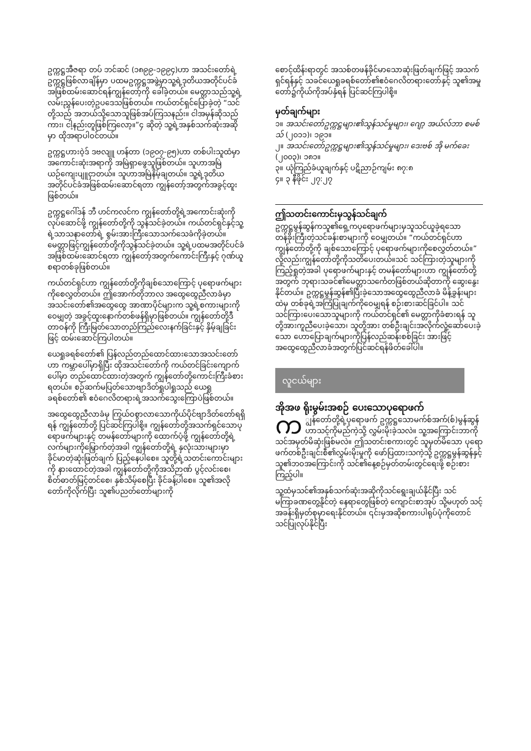ဥက္ကဋ္ဌအီဇရာ တပ် ဘင်ဆင် (၁၈၉၉-၁၉၉၄)ဟာ အသင်းတော်ရဲ့ဥက္ကဋ္ဌဖြစ်လာချိန်မှာ ပထမဥက္ကဋ္ဌအဖွဲ့မှာသူ့ရဲ့ဒုတိယအတိုင်ပင်ခံအဖြစ်ထမ်းဆောင်ရန်ကျွန်တော့်ကို ခေါ်ခဲ့တယ်။ မေတ္တာသည်သူ့ရဲ့လမ်းညွှန်ပေးတဲ့ဥပဒေသဖြစ်တယ်။ ကယ်တင်ရှင်ပြောခဲ့တဲ့ “သင်တို့သည် အဘယ်သို့သောသူဖြစ်အပ်ကြသနည်း။ ငါအမှန်ဆိုသည်ကား၊ ငါ့နည်းတူဖြစ်ကြလော့။”၄ ဆိုတဲ့ သူ့ရဲ့အနှစ်သက်ဆုံးအဆိုမှာ ထိုအရာပါဝင်တယ်။
ဥက္ကဋ္ဌဟားဝဲ့ဒ် ဒဗလျူ ဟန်တာ (၁၉၀၇-၉၅)ဟာ တစ်ပါးသူထံမှာအကောင်းဆုံးအရာကို အမြဲရှာဖွေသူဖြစ်တယ်။ သူဟာအမြဲယဉ်ကျေးပျူငှာတယ်။ သူဟာအမြဲနိမ့်ချတယ်။ သူ့ရဲ့ဒုတိယအတိုင်ပင်ခံအဖြစ်ထမ်းဆောင်ရတာ ကျွန်တော့်အတွက်အခွင့်ထူးဖြစ်တယ်။
ဥက္ကဋ္ဌဂေါ်ဒန် ဘီ ဟင်ကလင်က ကျွန်တော်တို့ရဲ့အကောင်းဆုံးကိုလုပ်ဆောင်ဖို့ ကျွန်တော်တို့ကို သွန်သင်ခဲ့တယ်။ ကယ်တင်ရှင်နှင့်သူ့ရဲ့သာသနာတော်ရဲ့ စွမ်းအားကြီးသောသက်သေခံကိုခဲ့တယ်။ မေတ္တာဖြင့်ကျွန်တော်တို့ကိုသွန်သင်ခဲ့တယ်။ သူ့ရဲ့ပထမအတိုင်ပင်ခံအဖြစ်ထမ်းဆောင်ရတာ ကျွန်တော့်အတွက်ကောင်းကြီးနှင့် ဂုဏ်ယူစရာတစ်ခုဖြစ်တယ်။
ကယ်တင်ရှင်ဟာ ကျွန်တော်တို့ကိုချစ်သောကြောင့် ပုရောဖက်များကိုစေလွှတ်တယ်။ ဤအောက်တိုဘာလ အထွေထွေညီလာခံမှာ အသင်းတော်၏အထွေထွေ အာဏာပိုင်များက သူ့ရဲ့စကားများကိုဝေမျှတဲ့ အခွင့်ထူးနောက်တစ်ဖန်ရှိမှာဖြစ်တယ်။ ကျွန်တော်တို့ဒီတာဝန်ကို ကြီးမြတ်သောတည်ကြည်လေးနက်ခြင်းနှင့် နှိမ့်ချခြင်းဖြင့် ထမ်းဆောင်ကြပါတယ်။
ယေရှုခရစ်တော်၏ ပြန်လည်တည်ထောင်ထားသောအသင်းတော်ဟာ ကမ္ဘာပေါ်မှာရှိပြီး ထိုအသင်းတော်ကို ကယ်တင်ခြင်းကျောက်ပေါ်မှာ တည်ထောင်ထားတဲ့အတွက် ကျွန်တော်တို့ကောင်းကြီးခံစားရတယ်။ စဉ်ဆက်မပြတ်သောဗျာဒိတ်ရှုပါရှုသည် ယေရှုခရစ်တော်၏ ဧဝံဂေလိတရားရဲ့အသက်သွေးကြောပဲဖြစ်တယ်။
အထွေထွေညီလာခံမှ ကြွယ်ဝစွာလာသောကိုယ်ပိုင်ဗျာဒိတ်တော်ရရှိရန် ကျွန်တော်တို့ ပြင်ဆင်ကြပါစို့။ ကျွန်တော်တို့အသက်ရှင်သောပုရောဖက်များနှင့် တမန်တော်များကို ထောက်ပံ့ဖို့ ကျွန်တော်တို့ရဲ့လက်များကိုမြှောက်တဲ့အခါ ကျွန်တော်တို့ရဲ့ နှလုံးသားများမှာခိုင်မာတဲ့ဆုံးဖြတ်ချက် ပြည့်နေပါစေ။ သူတို့ရဲ့သတင်းကောင်းများကို နားထောင်တဲ့အခါ ကျွန်တော်တို့ကိုအသိဉာဏ် ပွင့်လင်းစေ၊ စိတ်ဓာတ်မြင့်တင်စေ၊ နှစ်သိမ့်စေပြီး ခိုင်ခန့်ပါစေ။ သူ၏အလိုတော်ကိုလိုက်ပြီး သူ၏ပညတ်တော်များကို
စောင့်ထိန်းရာတွင် အသစ်တဖန်ခိုင်မာသောဆုံးဖြတ်ချက်ဖြင့် အသက်ရှင်ရန်နှင့် သခင်ယေရှုခရစ်တော်၏ဧဝံဂေလိတရားတော်နှင့် သူ၏အမှုတော်၌ကိုယ်ကိုအပ်နှံရန် ပြင်ဆင်ကြပါစို့။
မှတ်ချက်များ
၁။ အသင်းတော်ဥက္ကဋ္ဌများ၏သွန်သင်မှုများ၊ ဂျော့ အယ်လ်ဘာ စမစ်သ် (၂၀၁၁)၊ ၁၉၁။
၂။ အသင်းတော်ဥက္ကဋ္ဌများ၏သွန်သင်မှုများ၊ ဒေးဗစ် အို မက်ခေး (၂၀၀၃)၊ ၁၈၁။
၃။ ယုံကြည်ခံယူချက်နှင့် ပဋိညာဉ်ကျမ်း ၈၇:၈
၄။ ၃ နီဖိုင်း ၂၇:၂၇
ဤသတင်းကောင်းမှသွန်သင်ချက်
ဥက္ကဋ္ဌမွန်ဆွန်ကသူ၏ရှေ့ကပုရောဖက်များမှသူသင်ယူခဲ့ရသော တန်ခိုးကြီးတဲ့သင်ခန်းစာများကို ဝေမျှတယ်။ “ကယ်တင်ရှင်ဟာကျွန်တော်တို့ကို ချစ်သောကြောင့် ပုရောဖက်များကိုစေလွှတ်တယ်။” လို့လည်းကျွန်တော်တို့ကိုသတိပေးတယ်။သင် သင်ကြားတဲ့သူများကိုကြည့်ရှုတဲ့အခါ ပုရောဖက်များနှင့် တမန်တော်များဟာ ကျွန်တော်တို့အတွက် ဘုရားသခင်၏မေတ္တာသင်္ကေတဖြစ်တယ်ဆိုတာကို ဆွေးနွေးနိုင်တယ်။ ဥက္ကဋ္ဌမွန်ဆွန်၏ပြီးခဲ့သောအထွေထွေညီလာခံ မိန့်ခွန်းများထဲမှ တစ်ခုရဲ့အကြံပြုချက်ကိုဝေမျှရန် စဉ်းစားဆင်ခြင်ပါ။ သင်သင်ကြားပေးသောသူများကို ကယ်တင်ရှင်၏ မေတ္တာကိုခံစားရန် သူတို့အားကူညီပေးခဲ့သော၊ သူတို့အား တစ်ဦးချင်းအလိုက်လှုံ့ဆော်ပေးခဲ့သော ဟောပြောချက်များကိုပြန်လည်ဆန်းစစ်ခြင်း အားဖြင့် အထွေထွေညီလာခံအတွက်ပြင်ဆင်ရန်ဖိတ်ခေါ်ပါ။
လူငယ်များ
အိုအဖ ရိုးမွမ်းအစဉ် ပေးသောပုရောဖက်
က ျွန်တော်တို့ရဲ့ပုရောဖက် ဥက္ကဋ္ဌသောမက်စ်အက်(စ်)မွန်ဆွန် ဟာသင့်ကိုမည်ကဲ့သို့ လွှမ်းမိုးခဲ့သလဲ။ သူ့အကြောင်းဘာကိုသင်အမှတ်မိဆုံးဖြစ်မလဲ။ ဤသတင်းစကားတွင် သူမှတ်မိသော ပုရောဖက်တစ်ဦးချင်းစီ၏လွှမ်းမိုးမှုကို ဖော်ပြထားသကဲ့သို့ ဥက္ကဋ္ဌမွန်ဆွန်နှင့်သူ၏ဘဝအကြောင်းကို သင်၏နေ့စဉ်မှတ်တမ်းတွင်ရေးဖို့ စဉ်းစားကြည့်ပါ။
သူ့ထံမှသင်၏အနှစ်သက်ဆုံးအဆိုကိုသင်ရွေးချယ်နိုင်ပြီး သင်မကြာခဏတွေ့နိုင်တဲ့ နေရာတွေဖြစ်တဲ့ ကျောင်းစာအုပ် သို့မဟုတ် သင့်အခန်းရှိမှတ်စုမှာရေးနိုင်တယ်။ ၎င်းမှအဆိုစကားပါရုပ်ပုံကိုတောင် သင်ပြုလုပ်နိုင်ပြီး